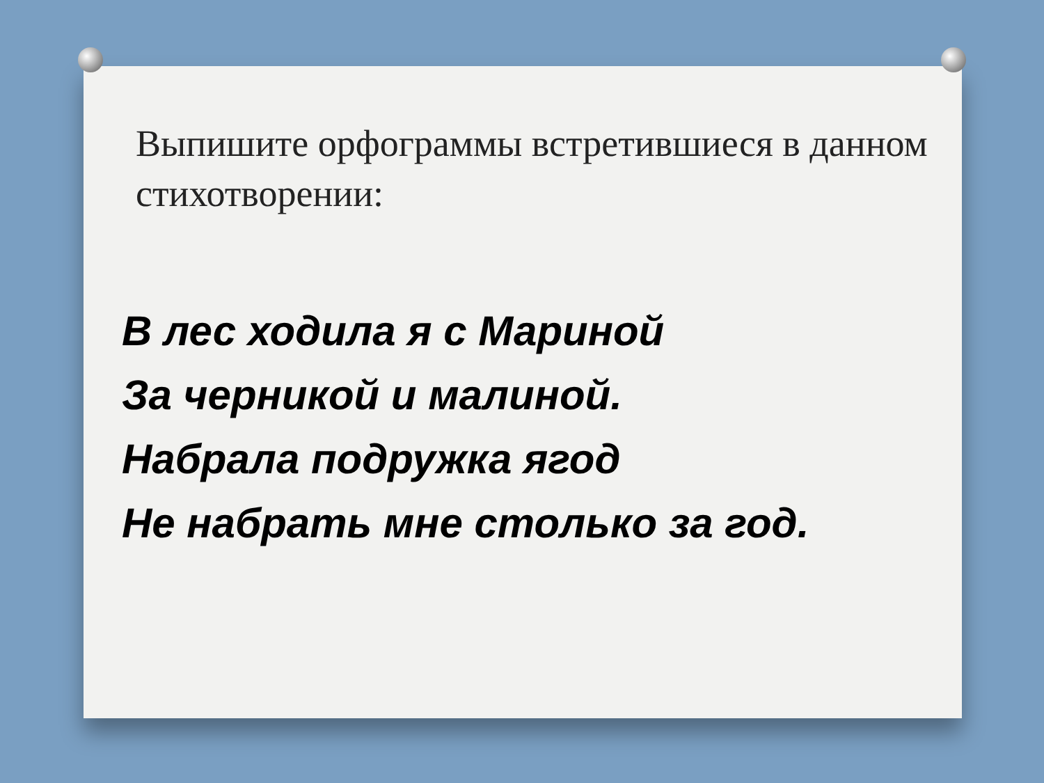Выпишите орфограммы встретившиеся в данном стихотворении:
В лес ходила я с Мариной
За черникой и малиной.
Набрала подружка ягод
Не набрать мне столько за год.